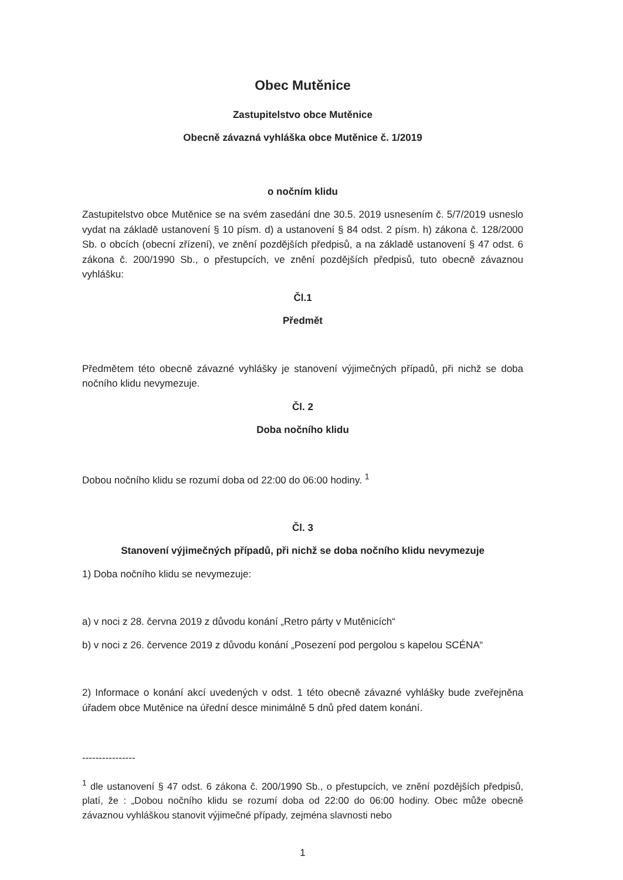Obec Mutěnice
Zastupitelstvo obce Mutěnice
Obecně závazná vyhláška obce Mutěnice č. 1/2019
o nočním klidu
Zastupitelstvo obce Mutěnice se na svém zasedání dne 30.5. 2019 usnesením č. 5/7/2019 usneslo vydat na základě ustanovení § 10 písm. d) a ustanovení § 84 odst. 2 písm. h) zákona č. 128/2000 Sb. o obcích (obecní zřízení), ve znění pozdějších předpisů, a na základě ustanovení § 47 odst. 6 zákona č. 200/1990 Sb., o přestupcích, ve znění pozdějších předpisů, tuto obecně závaznou vyhlášku:
Čl.1
Předmět
Předmětem této obecně závazné vyhlášky je stanovení výjimečných případů, při nichž se doba nočního klidu nevymezuje.
Čl. 2
Doba nočního klidu
Dobou nočního klidu se rozumí doba od 22:00 do 06:00 hodiny. <sup>1</sup>
Čl. 3
Stanovení výjimečných případů, při nichž se doba nočního klidu nevymezuje
1) Doba nočního klidu se nevymezuje:
a) v noci z 28. června 2019 z důvodu konání „Retro párty v Mutěnicích“
b) v noci z 26. července 2019 z důvodu konání „Posezení pod pergolou s kapelou SCÉNA“
2) Informace o konání akcí uvedených v odst. 1 této obecně závazné vyhlášky bude zveřejněna úřadem obce Mutěnice na úřední desce minimálně 5 dnů před datem konání.
----------------
<sup>1</sup> dle ustanovení § 47 odst. 6 zákona č. 200/1990 Sb., o přestupcích, ve znění pozdějších předpisů, platí, že : „Dobou nočního klidu se rozumí doba od 22:00 do 06:00 hodiny. Obec může obecně závaznou vyhláškou stanovit výjimečné případy, zejména slavnosti nebo
1